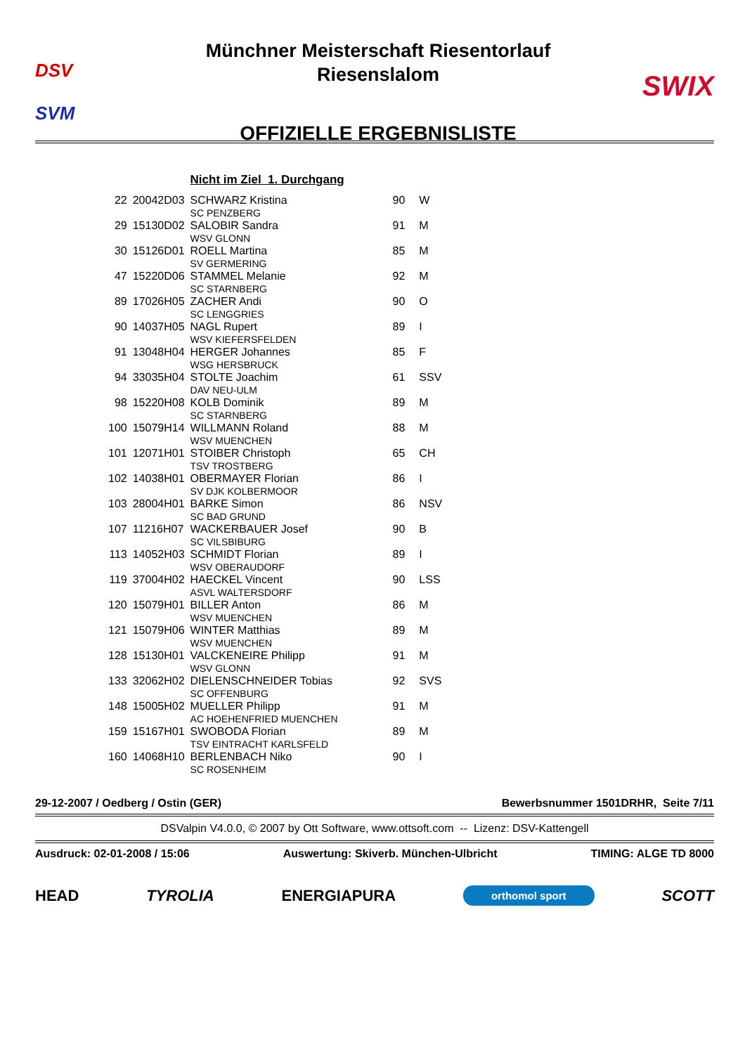DSV
SVM
Münchner Meisterschaft Riesentorlauf
Riesenslalom
OFFIZIELLE ERGEBNISLISTE
SWIX
| | | Nicht im Ziel 1. Durchgang | | |
| --- | --- | --- | --- | --- |
| 22 | 20042D03 | SCHWARZ Kristina SC PENZBERG | 90 | W |
| 29 | 15130D02 | SALOBIR Sandra WSV GLONN | 91 | M |
| 30 | 15126D01 | ROELL Martina SV GERMERING | 85 | M |
| 47 | 15220D06 | STAMMEL Melanie SC STARNBERG | 92 | M |
| 89 | 17026H05 | ZACHER Andi SC LENGGRIES | 90 | O |
| 90 | 14037H05 | NAGL Rupert WSV KIEFERSFELDEN | 89 | I |
| 91 | 13048H04 | HERGER Johannes WSG HERSBRUCK | 85 | F |
| 94 | 33035H04 | STOLTE Joachim DAV NEU-ULM | 61 | SSV |
| 98 | 15220H08 | KOLB Dominik SC STARNBERG | 89 | M |
| 100 | 15079H14 | WILLMANN Roland WSV MUENCHEN | 88 | M |
| 101 | 12071H01 | STOIBER Christoph TSV TROSTBERG | 65 | CH |
| 102 | 14038H01 | OBERMAYER Florian SV DJK KOLBERMOOR | 86 | I |
| 103 | 28004H01 | BARKE Simon SC BAD GRUND | 86 | NSV |
| 107 | 11216H07 | WACKERBAUER Josef SC VILSBIBURG | 90 | B |
| 113 | 14052H03 | SCHMIDT Florian WSV OBERAUDORF | 89 | I |
| 119 | 37004H02 | HAECKEL Vincent ASVL WALTERSDORF | 90 | LSS |
| 120 | 15079H01 | BILLER Anton WSV MUENCHEN | 86 | M |
| 121 | 15079H06 | WINTER Matthias WSV MUENCHEN | 89 | M |
| 128 | 15130H01 | VALCKENEIRE Philipp WSV GLONN | 91 | M |
| 133 | 32062H02 | DIELENSCHNEIDER Tobias SC OFFENBURG | 92 | SVS |
| 148 | 15005H02 | MUELLER Philipp AC HOEHENFRIED MUENCHEN | 91 | M |
| 159 | 15167H01 | SWOBODA Florian TSV EINTRACHT KARLSFELD | 89 | M |
| 160 | 14068H10 | BERLENBACH Niko SC ROSENHEIM | 90 | I |
29-12-2007 / Oedberg / Ostin (GER) Bewerbsnummer 1501DRHR, Seite 7/11
DSValpin V4.0.0, © 2007 by Ott Software, www.ottsoft.com -- Lizenz: DSV-Kattengell
Ausdruck: 02-01-2008 / 15:06 Auswertung: Skiverb. München-Ulbricht TIMING: ALGE TD 8000
HEAD TYROLIA ENERGIAPURA orthomol sport SCOTT